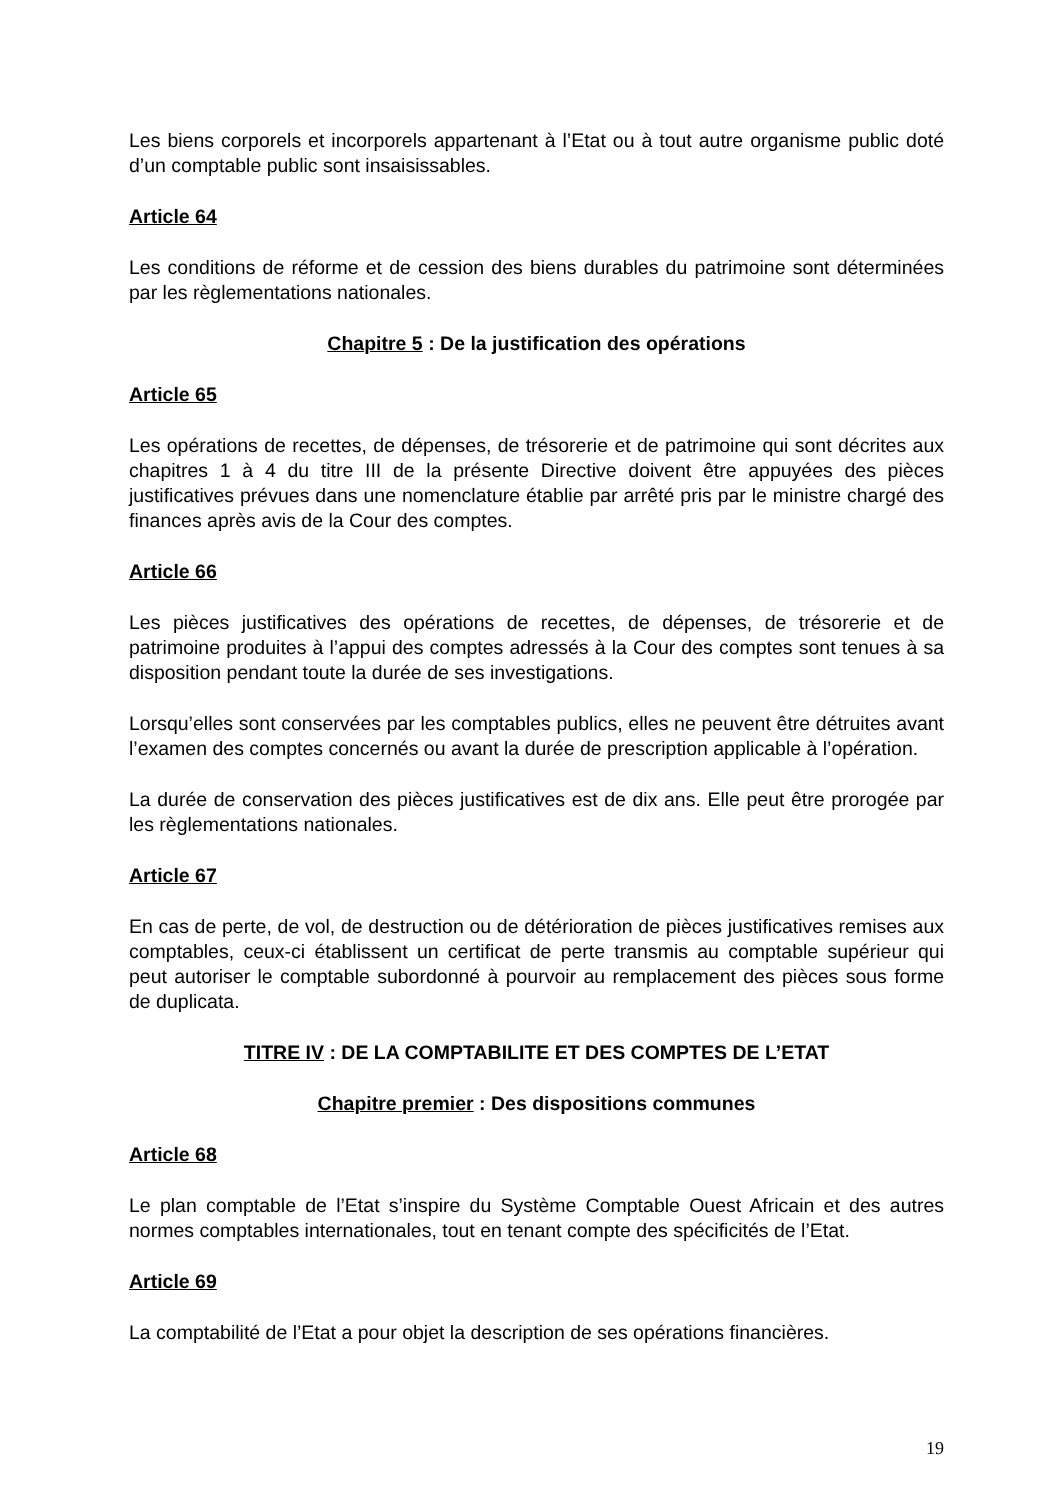Les biens corporels et incorporels appartenant à l’Etat ou à tout autre organisme public doté d’un comptable public sont insaisissables.
Article 64
Les conditions de réforme et de cession des biens durables du patrimoine sont déterminées par les règlementations nationales.
Chapitre 5 : De la justification des opérations
Article 65
Les opérations de recettes, de dépenses, de trésorerie et de patrimoine qui sont décrites aux chapitres 1 à 4 du titre III de la présente Directive doivent être appuyées des pièces justificatives prévues dans une nomenclature établie par arrêté pris par le ministre chargé des finances après avis de la Cour des comptes.
Article 66
Les pièces justificatives des opérations de recettes, de dépenses, de trésorerie et de patrimoine produites à l’appui des comptes adressés à la Cour des comptes sont tenues à sa disposition pendant toute la durée de ses investigations.
Lorsqu’elles sont conservées par les comptables publics, elles ne peuvent être détruites avant l’examen des comptes concernés ou avant la durée de prescription applicable à l’opération.
La durée de conservation des pièces justificatives est de dix ans. Elle peut être prorogée par les règlementations nationales.
Article 67
En cas de perte, de vol, de destruction ou de détérioration de pièces justificatives remises aux comptables, ceux-ci établissent un certificat de perte transmis au comptable supérieur qui peut autoriser le comptable subordonné à pourvoir au remplacement des pièces sous forme de duplicata.
TITRE IV : DE LA COMPTABILITE ET DES COMPTES DE L’ETAT
Chapitre premier : Des dispositions communes
Article 68
Le plan comptable de l’Etat s’inspire du Système Comptable Ouest Africain et des autres normes comptables internationales, tout en tenant compte des spécificités de l’Etat.
Article 69
La comptabilité de l’Etat a pour objet la description de ses opérations financières.
19